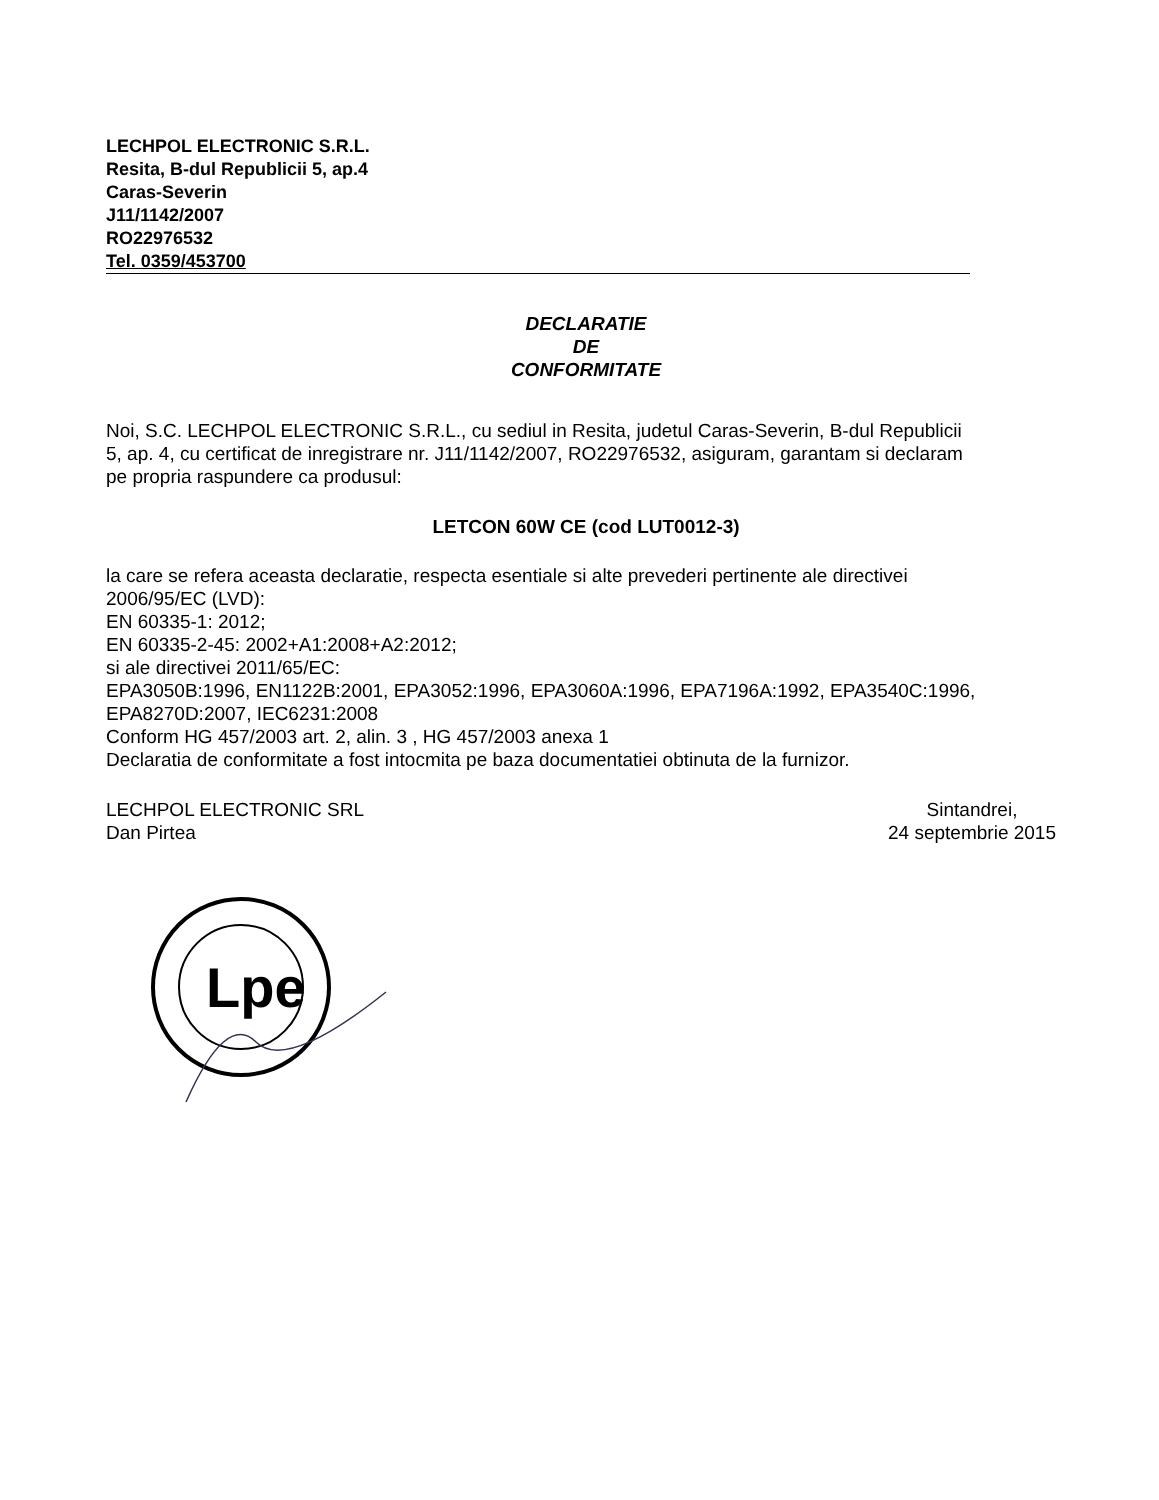LECHPOL ELECTRONIC S.R.L.
Resita, B-dul Republicii 5, ap.4
Caras-Severin
J11/1142/2007
RO22976532
Tel. 0359/453700
DECLARATIE
DE
CONFORMITATE
Noi, S.C. LECHPOL ELECTRONIC S.R.L., cu sediul in Resita, judetul Caras-Severin, B-dul Republicii 5, ap. 4, cu certificat de inregistrare nr. J11/1142/2007, RO22976532, asiguram, garantam si declaram pe propria raspundere ca produsul:
LETCON 60W CE (cod LUT0012-3)
la care se refera aceasta declaratie, respecta esentiale si alte prevederi pertinente ale directivei 2006/95/EC (LVD):
EN 60335-1: 2012;
EN 60335-2-45: 2002+A1:2008+A2:2012;
si ale directivei 2011/65/EC:
EPA3050B:1996, EN1122B:2001, EPA3052:1996, EPA3060A:1996, EPA7196A:1992, EPA3540C:1996, EPA8270D:2007, IEC6231:2008
Conform HG 457/2003 art. 2, alin. 3 , HG 457/2003 anexa 1
Declaratia de conformitate a fost intocmita pe baza documentatiei obtinuta de la furnizor.
LECHPOL ELECTRONIC SRL
Dan Pirtea
Sintandrei,
24 septembrie 2015
Lpe